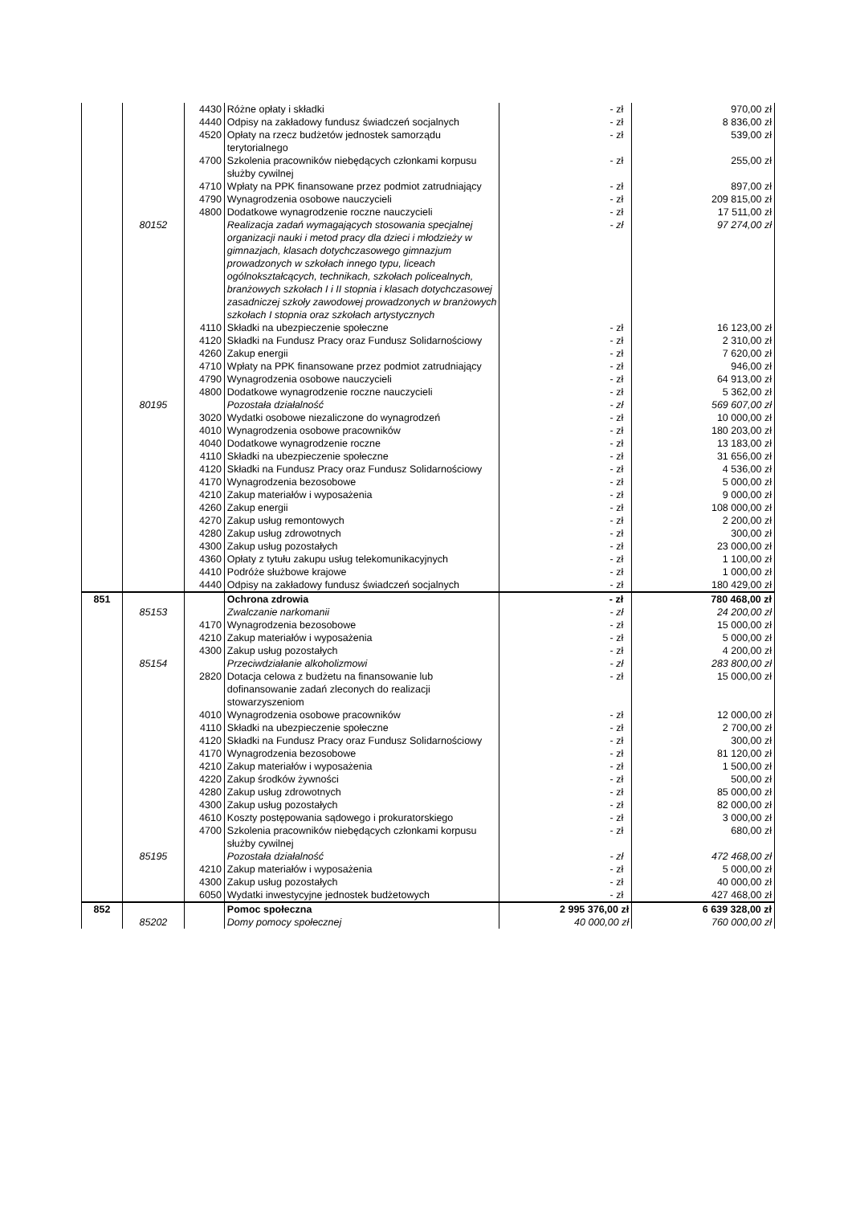| | | 4430 | Różne opłaty i składki | - zł | 970,00 zł |
| | | 4440 | Odpisy na zakładowy fundusz świadczeń socjalnych | - zł | 8 836,00 zł |
| | | 4520 | Opłaty na rzecz budżetów jednostek samorządu terytorialnego | - zł | 539,00 zł |
| | | 4700 | Szkolenia pracowników niebędących członkami korpusu służby cywilnej | - zł | 255,00 zł |
| | | 4710 | Wpłaty na PPK finansowane przez podmiot zatrudniający | - zł | 897,00 zł |
| | | 4790 | Wynagrodzenia osobowe nauczycieli | - zł | 209 815,00 zł |
| | | 4800 | Dodatkowe wynagrodzenie roczne nauczycieli | - zł | 17 511,00 zł |
| | 80152 | | Realizacja zadań wymagających stosowania specjalnej organizacji nauki i metod pracy dla dzieci i młodzieży w gimnazjach, klasach dotychczasowego gimnazjum prowadzonych w szkołach innego typu, liceach ogólnokształcących, technikach, szkołach policealnych, branżowych szkołach I i II stopnia i klasach dotychczasowej zasadniczej szkoły zawodowej prowadzonych w branżowych szkołach I stopnia oraz szkołach artystycznych | - zł | 97 274,00 zł |
| | | 4110 | Składki na ubezpieczenie społeczne | - zł | 16 123,00 zł |
| | | 4120 | Składki na Fundusz Pracy oraz Fundusz Solidarnościowy | - zł | 2 310,00 zł |
| | | 4260 | Zakup energii | - zł | 7 620,00 zł |
| | | 4710 | Wpłaty na PPK finansowane przez podmiot zatrudniający | - zł | 946,00 zł |
| | | 4790 | Wynagrodzenia osobowe nauczycieli | - zł | 64 913,00 zł |
| | | 4800 | Dodatkowe wynagrodzenie roczne nauczycieli | - zł | 5 362,00 zł |
| | 80195 | | Pozostała działalność | - zł | 569 607,00 zł |
| | | 3020 | Wydatki osobowe niezaliczone do wynagrodzeń | - zł | 10 000,00 zł |
| | | 4010 | Wynagrodzenia osobowe pracowników | - zł | 180 203,00 zł |
| | | 4040 | Dodatkowe wynagrodzenie roczne | - zł | 13 183,00 zł |
| | | 4110 | Składki na ubezpieczenie społeczne | - zł | 31 656,00 zł |
| | | 4120 | Składki na Fundusz Pracy oraz Fundusz Solidarnościowy | - zł | 4 536,00 zł |
| | | 4170 | Wynagrodzenia bezosobowe | - zł | 5 000,00 zł |
| | | 4210 | Zakup materiałów i wyposażenia | - zł | 9 000,00 zł |
| | | 4260 | Zakup energii | - zł | 108 000,00 zł |
| | | 4270 | Zakup usług remontowych | - zł | 2 200,00 zł |
| | | 4280 | Zakup usług zdrowotnych | - zł | 300,00 zł |
| | | 4300 | Zakup usług pozostałych | - zł | 23 000,00 zł |
| | | 4360 | Opłaty z tytułu zakupu usług telekomunikacyjnych | - zł | 1 100,00 zł |
| | | 4410 | Podróże służbowe krajowe | - zł | 1 000,00 zł |
| | | 4440 | Odpisy na zakładowy fundusz świadczeń socjalnych | - zł | 180 429,00 zł |
| 851 | | | Ochrona zdrowia | - zł | 780 468,00 zł |
| | 85153 | | Zwalczanie narkomanii | - zł | 24 200,00 zł |
| | | 4170 | Wynagrodzenia bezosobowe | - zł | 15 000,00 zł |
| | | 4210 | Zakup materiałów i wyposażenia | - zł | 5 000,00 zł |
| | | 4300 | Zakup usług pozostałych | - zł | 4 200,00 zł |
| | 85154 | | Przeciwdziałanie alkoholizmowi | - zł | 283 800,00 zł |
| | | 2820 | Dotacja celowa z budżetu na finansowanie lub dofinansowanie zadań zleconych do realizacji stowarzyszeniom | - zł | 15 000,00 zł |
| | | 4010 | Wynagrodzenia osobowe pracowników | - zł | 12 000,00 zł |
| | | 4110 | Składki na ubezpieczenie społeczne | - zł | 2 700,00 zł |
| | | 4120 | Składki na Fundusz Pracy oraz Fundusz Solidarnościowy | - zł | 300,00 zł |
| | | 4170 | Wynagrodzenia bezosobowe | - zł | 81 120,00 zł |
| | | 4210 | Zakup materiałów i wyposażenia | - zł | 1 500,00 zł |
| | | 4220 | Zakup środków żywności | - zł | 500,00 zł |
| | | 4280 | Zakup usług zdrowotnych | - zł | 85 000,00 zł |
| | | 4300 | Zakup usług pozostałych | - zł | 82 000,00 zł |
| | | 4610 | Koszty postępowania sądowego i prokuratorskiego | - zł | 3 000,00 zł |
| | | 4700 | Szkolenia pracowników niebędących członkami korpusu służby cywilnej | - zł | 680,00 zł |
| | 85195 | | Pozostała działalność | - zł | 472 468,00 zł |
| | | 4210 | Zakup materiałów i wyposażenia | - zł | 5 000,00 zł |
| | | 4300 | Zakup usług pozostałych | - zł | 40 000,00 zł |
| | | 6050 | Wydatki inwestycyjne jednostek budżetowych | - zł | 427 468,00 zł |
| 852 | | | Pomoc społeczna | 2 995 376,00 zł | 6 639 328,00 zł |
| | 85202 | | Domy pomocy społecznej | 40 000,00 zł | 760 000,00 zł |